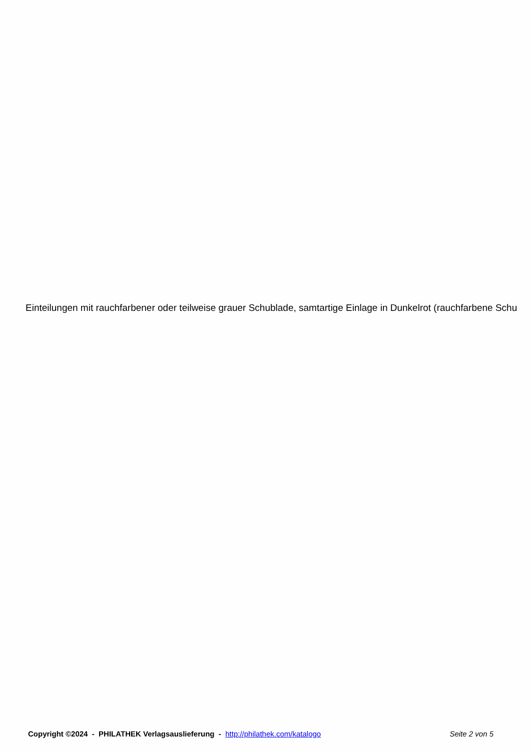Einteilungen mit rauchfarbener oder teilweise grauer Schublade, samtartige Einlage in Dunkelrot (rauchfarbene Schu
Copyright ©2024 - PHILATHEK Verlagsauslieferung - http://philathek.com/katalogo Seite 2 von 5